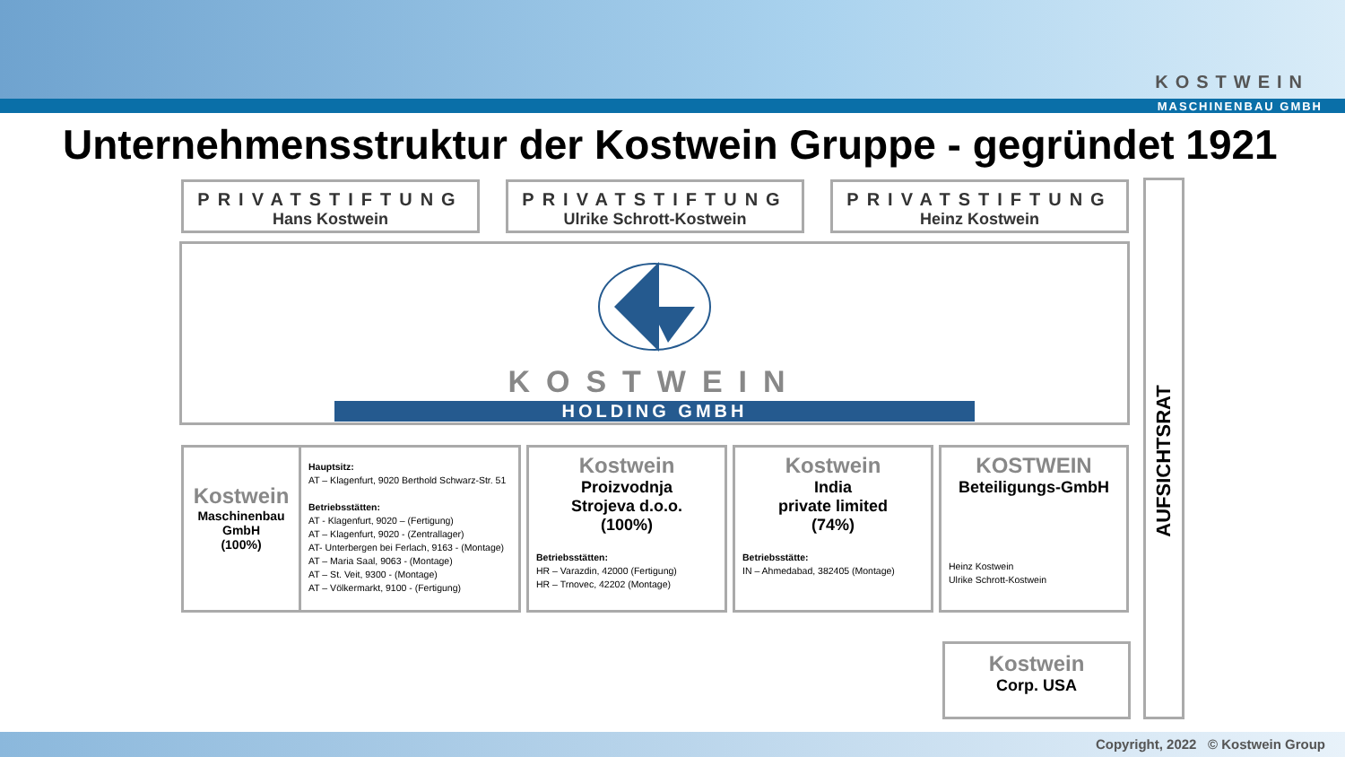KOSTWEIN
MASCHINENBAU GMBH
Unternehmensstruktur der Kostwein Gruppe - gegründet 1921
PRIVATSTIFTUNG
Hans Kostwein
PRIVATSTIFTUNG
Ulrike Schrott-Kostwein
PRIVATSTIFTUNG
Heinz Kostwein
KOSTWEIN
HOLDING GMBH
AUFSICHTSRAT
Kostwein
Maschinenbau
GmbH
(100%)
Hauptsitz:
AT – Klagenfurt, 9020 Berthold Schwarz-Str. 51
Betriebsstätten:
AT - Klagenfurt, 9020 – (Fertigung)
AT – Klagenfurt, 9020 - (Zentrallager)
AT- Unterbergen bei Ferlach, 9163 - (Montage)
AT – Maria Saal, 9063 - (Montage)
AT – St. Veit, 9300 - (Montage)
AT – Völkermarkt, 9100 - (Fertigung)
Kostwein
Proizvodnja
Strojeva d.o.o.
(100%)
Betriebsstätten:
HR – Varazdin, 42000 (Fertigung)
HR – Trnovec, 42202 (Montage)
Kostwein
India
private limited
(74%)
Betriebsstätte:
IN – Ahmedabad, 382405 (Montage)
KOSTWEIN
Beteiligungs-GmbH
Heinz Kostwein
Ulrike Schrott-Kostwein
Kostwein
Corp. USA
Copyright, 2022 © Kostwein Group